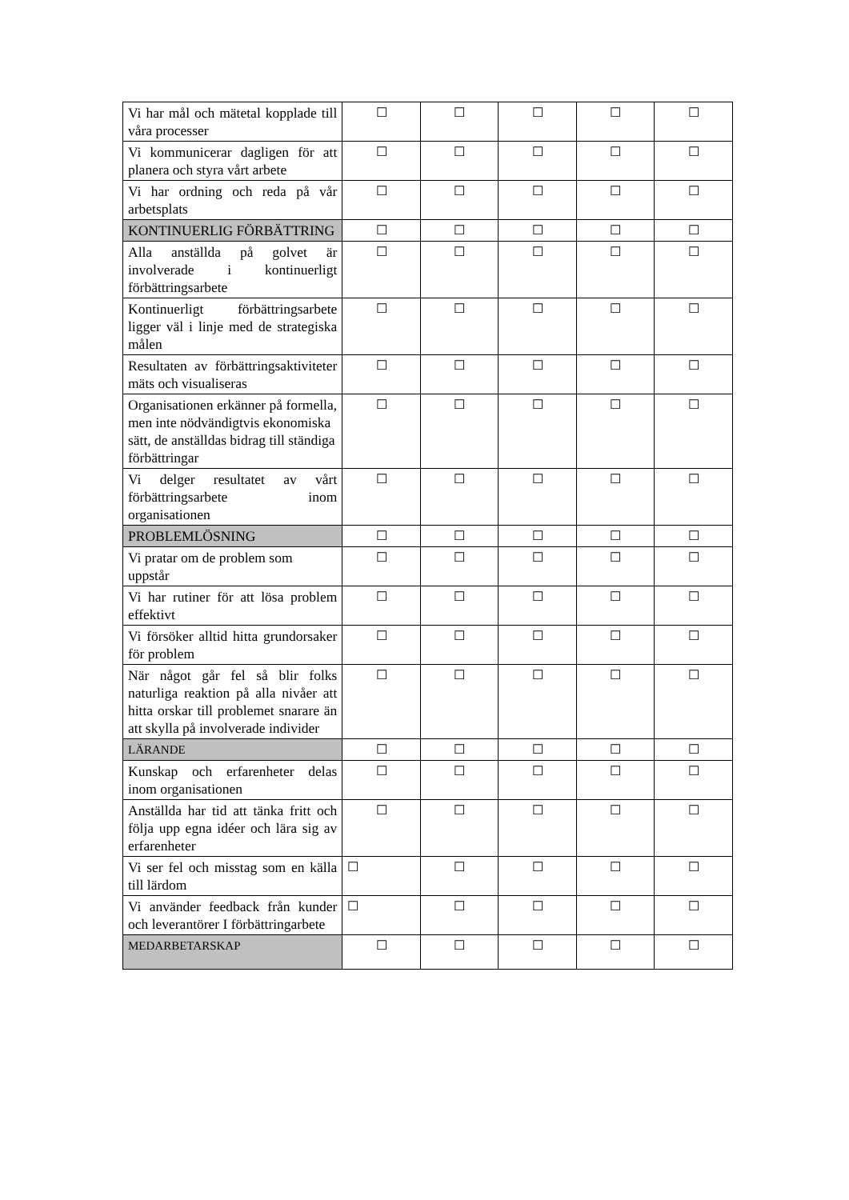| Vi har mål och mätetal kopplade till våra processer | ☐ | ☐ | ☐ | ☐ | ☐ |
| Vi kommunicerar dagligen för att planera och styra vårt arbete | ☐ | ☐ | ☐ | ☐ | ☐ |
| Vi har ordning och reda på vår arbetsplats | ☐ | ☐ | ☐ | ☐ | ☐ |
| KONTINUERLIG FÖRBÄTTRING | ☐ | ☐ | ☐ | ☐ | ☐ |
| Alla anställda på golvet är involverade i kontinuerligt förbättringsarbete | ☐ | ☐ | ☐ | ☐ | ☐ |
| Kontinuerligt förbättringsarbete ligger väl i linje med de strategiska målen | ☐ | ☐ | ☐ | ☐ | ☐ |
| Resultaten av förbättringsaktiviteter mäts och visualiseras | ☐ | ☐ | ☐ | ☐ | ☐ |
| Organisationen erkänner på formella, men inte nödvändigtvis ekonomiska sätt, de anställdas bidrag till ständiga förbättringar | ☐ | ☐ | ☐ | ☐ | ☐ |
| Vi delger resultatet av vårt förbättringsarbete inom organisationen | ☐ | ☐ | ☐ | ☐ | ☐ |
| PROBLEMLÖSNING | ☐ | ☐ | ☐ | ☐ | ☐ |
| Vi pratar om de problem som uppstår | ☐ | ☐ | ☐ | ☐ | ☐ |
| Vi har rutiner för att lösa problem effektivt | ☐ | ☐ | ☐ | ☐ | ☐ |
| Vi försöker alltid hitta grundorsaker för problem | ☐ | ☐ | ☐ | ☐ | ☐ |
| När något går fel så blir folks naturliga reaktion på alla nivåer att hitta orskar till problemet snarare än att skylla på involverade individer | ☐ | ☐ | ☐ | ☐ | ☐ |
| LÄRANDE | ☐ | ☐ | ☐ | ☐ | ☐ |
| Kunskap och erfarenheter delas inom organisationen | ☐ | ☐ | ☐ | ☐ | ☐ |
| Anställda har tid att tänka fritt och följa upp egna idéer och lära sig av erfarenheter | ☐ | ☐ | ☐ | ☐ | ☐ |
| Vi ser fel och misstag som en källa till lärdom | ☐ | ☐ | ☐ | ☐ | ☐ |
| Vi använder feedback från kunder och leverantörer I förbättringarbete | ☐ | ☐ | ☐ | ☐ | ☐ |
| MEDARBETARSKAP | ☐ | ☐ | ☐ | ☐ | ☐ |